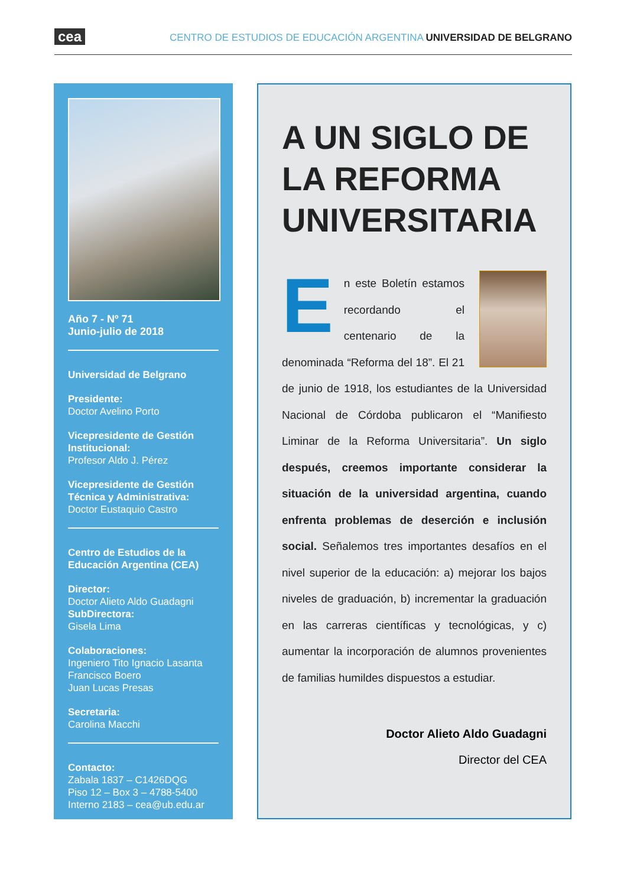cea CENTRO DE ESTUDIOS DE EDUCACIÓN ARGENTINA UNIVERSIDAD DE BELGRANO
Año 7 - Nº 71
Junio-julio de 2018
Universidad de Belgrano
Presidente:
Doctor Avelino Porto
Vicepresidente de Gestión Institucional:
Profesor Aldo J. Pérez
Vicepresidente de Gestión Técnica y Administrativa:
Doctor Eustaquio Castro
Centro de Estudios de la Educación Argentina (CEA)
Director:
Doctor Alieto Aldo Guadagni
SubDirectora:
Gisela Lima
Colaboraciones:
Ingeniero Tito Ignacio Lasanta
Francisco Boero
Juan Lucas Presas
Secretaria:
Carolina Macchi
Contacto:
Zabala 1837 – C1426DQG
Piso 12 – Box 3 – 4788-5400
Interno 2183 – cea@ub.edu.ar
A UN SIGLO DE LA REFORMA UNIVERSITARIA
En este Boletín estamos recordando el centenario de la denominada “Reforma del 18”. El 21 de junio de 1918, los estudiantes de la Universidad Nacional de Córdoba publicaron el “Manifiesto Liminar de la Reforma Universitaria”. Un siglo después, creemos importante considerar la situación de la universidad argentina, cuando enfrenta problemas de deserción e inclusión social. Señalemos tres importantes desafíos en el nivel superior de la educación: a) mejorar los bajos niveles de graduación, b) incrementar la graduación en las carreras científicas y tecnológicas, y c) aumentar la incorporación de alumnos provenientes de familias humildes dispuestos a estudiar.
Doctor Alieto Aldo Guadagni
Director del CEA